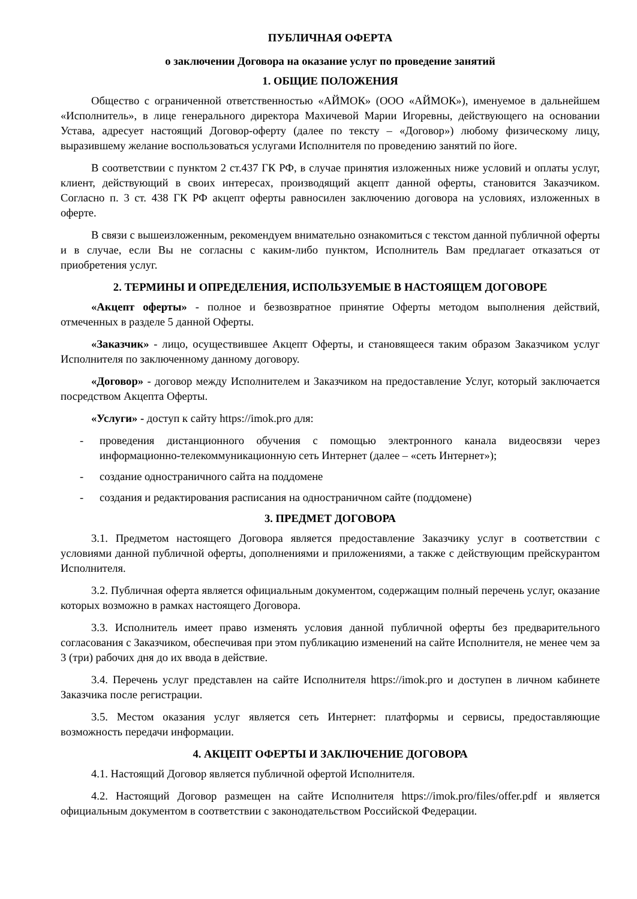ПУБЛИЧНАЯ ОФЕРТА
о заключении Договора на оказание услуг по проведение занятий
1. ОБЩИЕ ПОЛОЖЕНИЯ
Общество с ограниченной ответственностью «АЙМОК» (ООО «АЙМОК»), именуемое в дальнейшем «Исполнитель», в лице генерального директора Махичевой Марии Игоревны, действующего на основании Устава, адресует настоящий Договор-оферту (далее по тексту – «Договор») любому физическому лицу, выразившему желание воспользоваться услугами Исполнителя по проведению занятий по йоге.
В соответствии с пунктом 2 ст.437 ГК РФ, в случае принятия изложенных ниже условий и оплаты услуг, клиент, действующий в своих интересах, производящий акцепт данной оферты, становится Заказчиком. Согласно п. 3 ст. 438 ГК РФ акцепт оферты равносилен заключению договора на условиях, изложенных в оферте.
В связи с вышеизложенным, рекомендуем внимательно ознакомиться с текстом данной публичной оферты и в случае, если Вы не согласны с каким-либо пунктом, Исполнитель Вам предлагает отказаться от приобретения услуг.
2. ТЕРМИНЫ И ОПРЕДЕЛЕНИЯ, ИСПОЛЬЗУЕМЫЕ В НАСТОЯЩЕМ ДОГОВОРЕ
«Акцепт оферты» - полное и безвозвратное принятие Оферты методом выполнения действий, отмеченных в разделе 5 данной Оферты.
«Заказчик» - лицо, осуществившее Акцепт Оферты, и становящееся таким образом Заказчиком услуг Исполнителя по заключенному данному договору.
«Договор» - договор между Исполнителем и Заказчиком на предоставление Услуг, который заключается посредством Акцепта Оферты.
«Услуги» - доступ к сайту https://imok.pro для:
- проведения дистанционного обучения с помощью электронного канала видеосвязи через информационно-телекоммуникационную сеть Интернет (далее – «сеть Интернет»);
- создание одностраничного сайта на поддомене
- создания и редактирования расписания на одностраничном сайте (поддомене)
3. ПРЕДМЕТ ДОГОВОРА
3.1. Предметом настоящего Договора является предоставление Заказчику услуг в соответствии с условиями данной публичной оферты, дополнениями и приложениями, а также с действующим прейскурантом Исполнителя.
3.2. Публичная оферта является официальным документом, содержащим полный перечень услуг, оказание которых возможно в рамках настоящего Договора.
3.3. Исполнитель имеет право изменять условия данной публичной оферты без предварительного согласования с Заказчиком, обеспечивая при этом публикацию изменений на сайте Исполнителя, не менее чем за 3 (три) рабочих дня до их ввода в действие.
3.4. Перечень услуг представлен на сайте Исполнителя https://imok.pro и доступен в личном кабинете Заказчика после регистрации.
3.5. Местом оказания услуг является сеть Интернет: платформы и сервисы, предоставляющие возможность передачи информации.
4. АКЦЕПТ ОФЕРТЫ И ЗАКЛЮЧЕНИЕ ДОГОВОРА
4.1. Настоящий Договор является публичной офертой Исполнителя.
4.2. Настоящий Договор размещен на сайте Исполнителя https://imok.pro/files/offer.pdf и является официальным документом в соответствии с законодательством Российской Федерации.